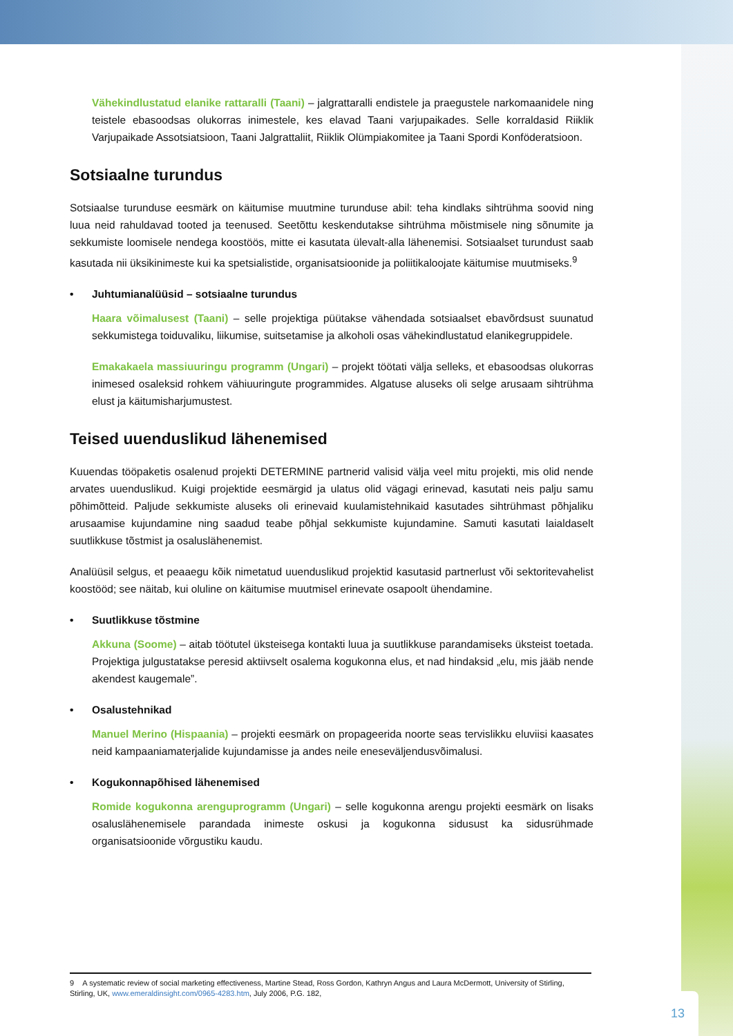Vähekindlustatud elanike rattaralli (Taani) – jalgrattaralli endistele ja praegustele narkomaanidele ning teistele ebasoodsas olukorras inimestele, kes elavad Taani varjupaikades. Selle korraldasid Riiklik Varjupaikade Assotsiatsioon, Taani Jalgrattaliit, Riiklik Olümpiakomitee ja Taani Spordi Konföderatsioon.
Sotsiaalne turundus
Sotsiaalse turunduse eesmärk on käitumise muutmine turunduse abil: teha kindlaks sihtrühma soovid ning luua neid rahuldavad tooted ja teenused. Seetõttu keskendutakse sihtrühma mõistmisele ning sõnumite ja sekkumiste loomisele nendega koostöös, mitte ei kasutata ülevalt-alla lähenemisi. Sotsiaalset turundust saab kasutada nii üksikinimeste kui ka spetsialistide, organisatsioonide ja poliitikaloojate käitumise muutmiseks.<sup>9</sup>
• Juhtumianalüüsid – sotsiaalne turundus
Haara võimalusest (Taani) – selle projektiga püütakse vähendada sotsiaalset ebavõrdsust suunatud sekkumistega toiduvaliku, liikumise, suitsetamise ja alkoholi osas vähekindlustatud elanikegruppidele.
Emakakaela massiuuringu programm (Ungari) – projekt töötati välja selleks, et ebasoodsas olukorras inimesed osaleksid rohkem vähiuuringute programmides. Algatuse aluseks oli selge arusaam sihtrühma elust ja käitumisharjumustest.
Teised uuenduslikud lähenemised
Kuuendas tööpaketis osalenud projekti DETERMINE partnerid valisid välja veel mitu projekti, mis olid nende arvates uuenduslikud. Kuigi projektide eesmärgid ja ulatus olid vägagi erinevad, kasutati neis palju samu põhimõtteid. Paljude sekkumiste aluseks oli erinevaid kuulamistehnikaid kasutades sihtrühmast põhjaliku arusaamise kujundamine ning saadud teabe põhjal sekkumiste kujundamine. Samuti kasutati laialdaselt suutlikkuse tõstmist ja osaluslähenemist.
Analüüsil selgus, et peaaegu kõik nimetatud uuenduslikud projektid kasutasid partnerlust või sektoritevahelist koostööd; see näitab, kui oluline on käitumise muutmisel erinevate osapoolt ühendamine.
• Suutlikkuse tõstmine
Akkuna (Soome) – aitab töötutel üksteisega kontakti luua ja suutlikkuse parandamiseks üksteist toetada. Projektiga julgustatakse peresid aktiivselt osalema kogukonna elus, et nad hindaksid „elu, mis jääb nende akendest kaugemale”.
• Osalustehnikad
Manuel Merino (Hispaania) – projekti eesmärk on propageerida noorte seas tervislikku eluviisi kaasates neid kampaaniamaterjalide kujundamisse ja andes neile eneseväljendusvõimalusi.
• Kogukonnapõhised lähenemised
Romide kogukonna arenguprogramm (Ungari) – selle kogukonna arengu projekti eesmärk on lisaks osaluslähenemisele parandada inimeste oskusi ja kogukonna sidusust ka sidusrühmade organisatsioonide võrgustiku kaudu.
9 A systematic review of social marketing effectiveness, Martine Stead, Ross Gordon, Kathryn Angus and Laura McDermott, University of Stirling, Stirling, UK, www.emeraldinsight.com/0965-4283.htm, July 2006, P.G. 182,
13